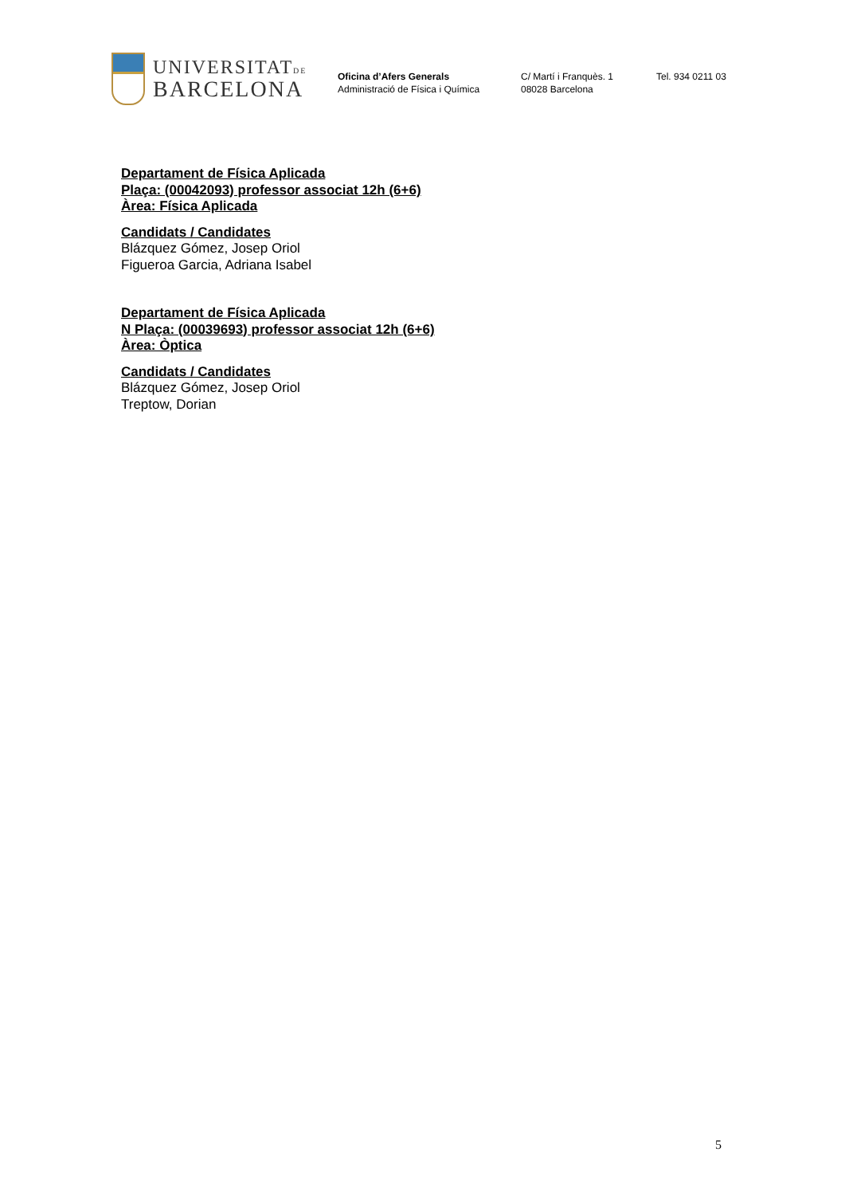UNIVERSITATDE
BARCELONA
Oficina d’Afers Generals
Administració de Física i Química
C/ Martí i Franquès. 1
08028 Barcelona
Tel. 934 0211 03
Departament de Física Aplicada
Plaça: (00042093) professor associat 12h (6+6)
Àrea: Física Aplicada
Candidats / Candidates
Blázquez Gómez, Josep Oriol
Figueroa Garcia, Adriana Isabel
Departament de Física Aplicada
N Plaça: (00039693) professor associat 12h (6+6)
Àrea: Òptica
Candidats / Candidates
Blázquez Gómez, Josep Oriol
Treptow, Dorian
5